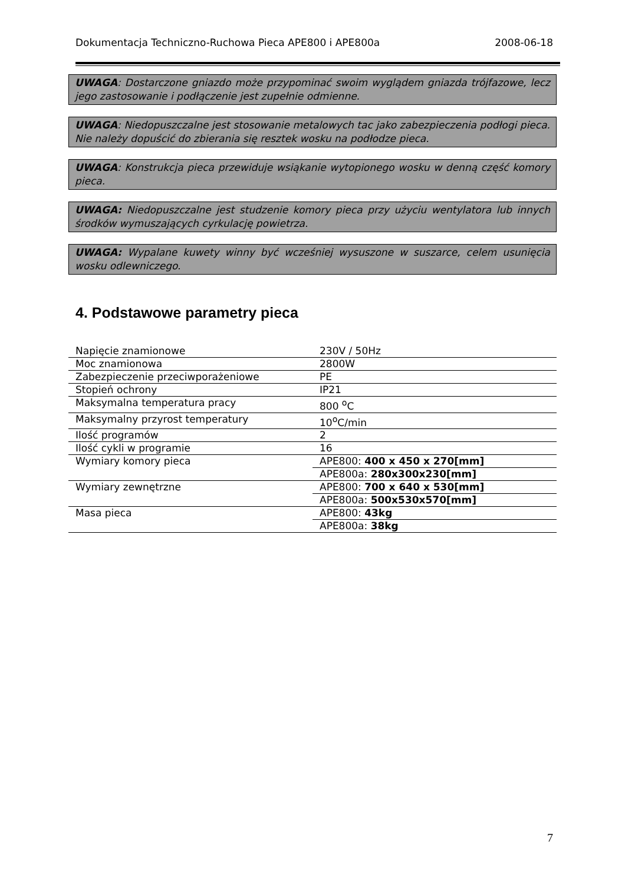Dokumentacja Techniczno-Ruchowa Pieca APE800 i APE800a 2008-06-18
UWAGA: Dostarczone gniazdo może przypominać swoim wyglądem gniazda trójfazowe, lecz jego zastosowanie i podłączenie jest zupełnie odmienne.
UWAGA: Niedopuszczalne jest stosowanie metalowych tac jako zabezpieczenia podłogi pieca. Nie należy dopuścić do zbierania się resztek wosku na podłodze pieca.
UWAGA: Konstrukcja pieca przewiduje wsiąkanie wytopionego wosku w denną część komory pieca.
UWAGA: Niedopuszczalne jest studzenie komory pieca przy użyciu wentylatora lub innych środków wymuszających cyrkulację powietrza.
UWAGA: Wypalane kuwety winny być wcześniej wysuszone w suszarce, celem usunięcia wosku odlewniczego.
4. Podstawowe parametry pieca
| Napięcie znamionowe | 230V / 50Hz |
| Moc znamionowa | 2800W |
| Zabezpieczenie przeciwporażeniowe | PE |
| Stopień ochrony | IP21 |
| Maksymalna temperatura pracy | 800 <sup>o</sup>C |
| Maksymalny przyrost temperatury | 10<sup>o</sup>C/min |
| Ilość programów | 2 |
| Ilość cykli w programie | 16 |
| Wymiary komory pieca | APE800: 400 x 450 x 270[mm] |
| | APE800a: 280x300x230[mm] |
| Wymiary zewnętrzne | APE800: 700 x 640 x 530[mm] |
| | APE800a: 500x530x570[mm] |
| Masa pieca | APE800: 43kg |
| | APE800a: 38kg |
7